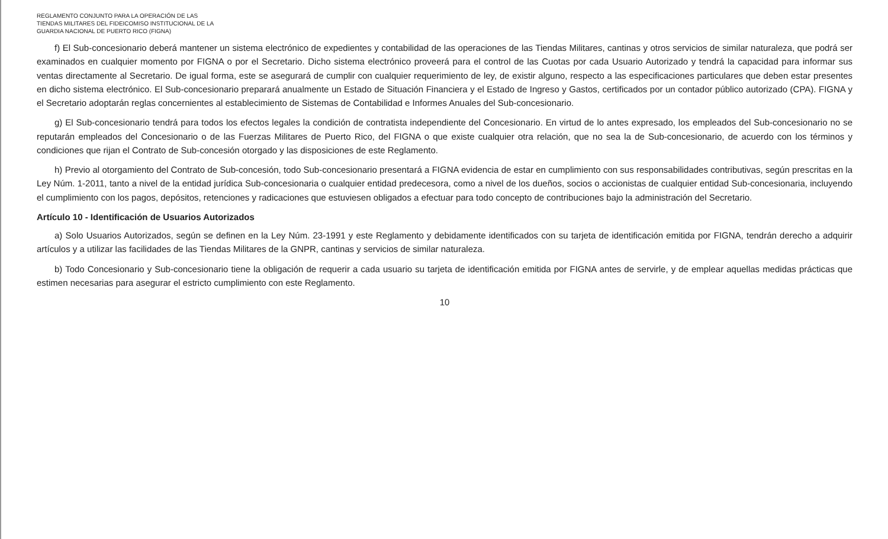REGLAMENTO CONJUNTO PARA LA OPERACIÓN DE LAS
TIENDAS MILITARES DEL FIDEICOMISO INSTITUCIONAL DE LA
GUARDIA NACIONAL DE PUERTO RICO (FIGNA)
f) El Sub-concesionario deberá mantener un sistema electrónico de expedientes y contabilidad de las operaciones de las Tiendas Militares, cantinas y otros servicios de similar naturaleza, que podrá ser examinados en cualquier momento por FIGNA o por el Secretario. Dicho sistema electrónico proveerá para el control de las Cuotas por cada Usuario Autorizado y tendrá la capacidad para informar sus ventas directamente al Secretario. De igual forma, este se asegurará de cumplir con cualquier requerimiento de ley, de existir alguno, respecto a las especificaciones particulares que deben estar presentes en dicho sistema electrónico. El Sub-concesionario preparará anualmente un Estado de Situación Financiera y el Estado de Ingreso y Gastos, certificados por un contador público autorizado (CPA). FIGNA y el Secretario adoptarán reglas concernientes al establecimiento de Sistemas de Contabilidad e Informes Anuales del Sub-concesionario.
g) El Sub-concesionario tendrá para todos los efectos legales la condición de contratista independiente del Concesionario. En virtud de lo antes expresado, los empleados del Sub-concesionario no se reputarán empleados del Concesionario o de las Fuerzas Militares de Puerto Rico, del FIGNA o que existe cualquier otra relación, que no sea la de Sub-concesionario, de acuerdo con los términos y condiciones que rijan el Contrato de Sub-concesión otorgado y las disposiciones de este Reglamento.
h) Previo al otorgamiento del Contrato de Sub-concesión, todo Sub-concesionario presentará a FIGNA evidencia de estar en cumplimiento con sus responsabilidades contributivas, según prescritas en la Ley Núm. 1-2011, tanto a nivel de la entidad jurídica Sub-concesionaria o cualquier entidad predecesora, como a nivel de los dueños, socios o accionistas de cualquier entidad Sub-concesionaria, incluyendo el cumplimiento con los pagos, depósitos, retenciones y radicaciones que estuviesen obligados a efectuar para todo concepto de contribuciones bajo la administración del Secretario.
Artículo 10 - Identificación de Usuarios Autorizados
a) Solo Usuarios Autorizados, según se definen en la Ley Núm. 23-1991 y este Reglamento y debidamente identificados con su tarjeta de identificación emitida por FIGNA, tendrán derecho a adquirir artículos y a utilizar las facilidades de las Tiendas Militares de la GNPR, cantinas y servicios de similar naturaleza.
b) Todo Concesionario y Sub-concesionario tiene la obligación de requerir a cada usuario su tarjeta de identificación emitida por FIGNA antes de servirle, y de emplear aquellas medidas prácticas que estimen necesarias para asegurar el estricto cumplimiento con este Reglamento.
10